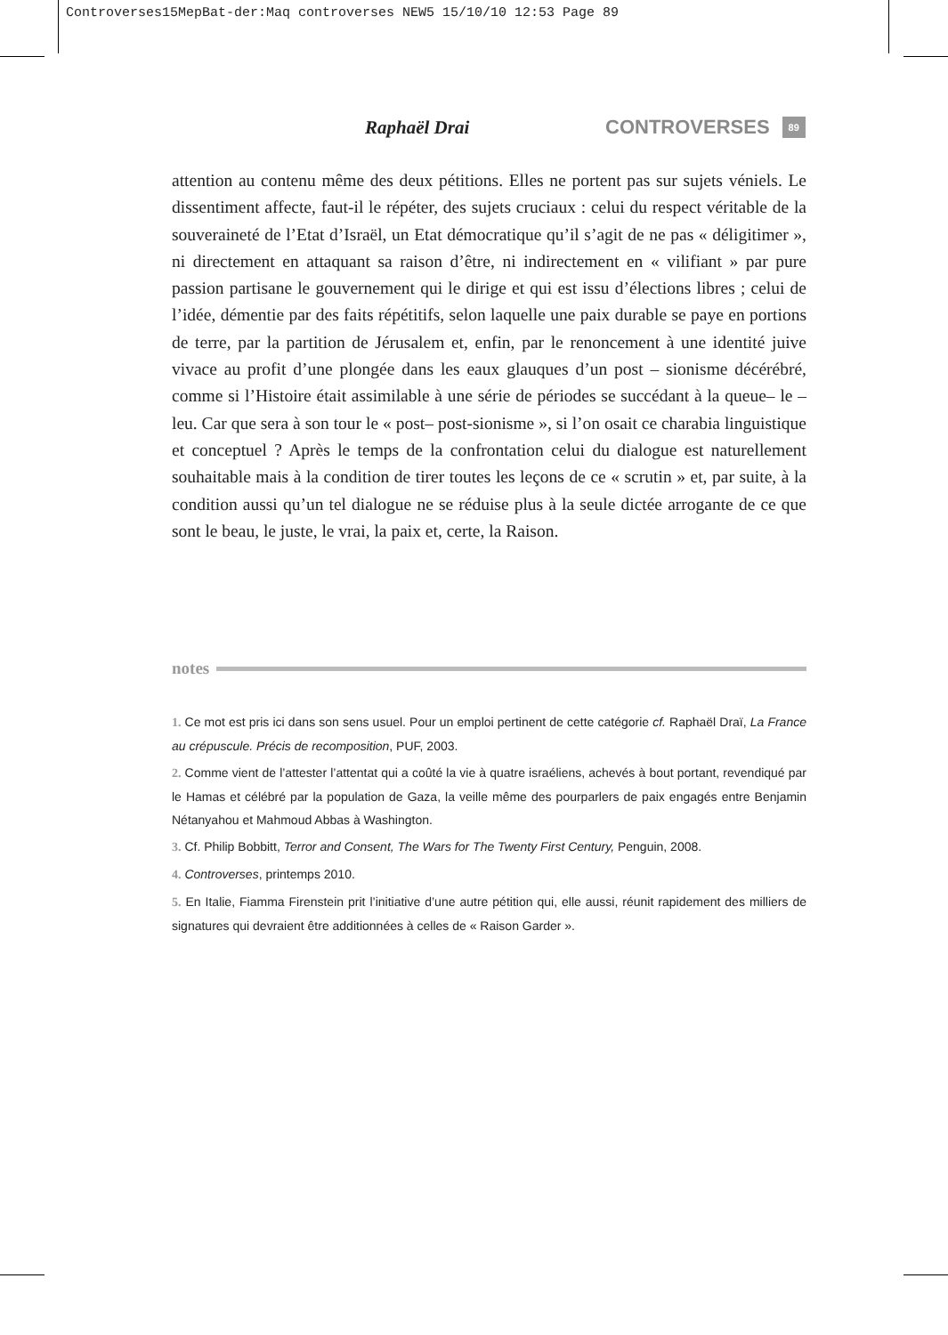Controverses15MepBat-der:Maq controverses NEW5 15/10/10 12:53 Page 89
Raphaël Drai CONTROVERSES
89
attention au contenu même des deux pétitions. Elles ne portent pas sur sujets véniels. Le dissentiment affecte, faut-il le répéter, des sujets cruciaux : celui du respect véritable de la souveraineté de l’Etat d’Israël, un Etat démocratique qu’il s’agit de ne pas « déligitimer », ni directement en attaquant sa raison d’être, ni indirectement en « vilifiant » par pure passion partisane le gouvernement qui le dirige et qui est issu d’élections libres ; celui de l’idée, démentie par des faits répétitifs, selon laquelle une paix durable se paye en portions de terre, par la partition de Jérusalem et, enfin, par le renoncement à une identité juive vivace au profit d’une plongée dans les eaux glauques d’un post – sionisme décérébré, comme si l’Histoire était assimilable à une série de périodes se succédant à la queue– le – leu. Car que sera à son tour le « post– post-sionisme », si l’on osait ce charabia linguistique et conceptuel ? Après le temps de la confrontation celui du dialogue est naturellement souhaitable mais à la condition de tirer toutes les leçons de ce « scrutin » et, par suite, à la condition aussi qu’un tel dialogue ne se réduise plus à la seule dictée arrogante de ce que sont le beau, le juste, le vrai, la paix et, certe, la Raison.
notes
1. Ce mot est pris ici dans son sens usuel. Pour un emploi pertinent de cette catégorie cf. Raphaël Draï, La France au crépuscule. Précis de recomposition, PUF, 2003.
2. Comme vient de l’attester l’attentat qui a coûté la vie à quatre israéliens, achevés à bout portant, revendiqué par le Hamas et célébré par la population de Gaza, la veille même des pourparlers de paix engagés entre Benjamin Nétanyahou et Mahmoud Abbas à Washington.
3. Cf. Philip Bobbitt, Terror and Consent, The Wars for The Twenty First Century, Penguin, 2008.
4. Controverses, printemps 2010.
5. En Italie, Fiamma Firenstein prit l’initiative d’une autre pétition qui, elle aussi, réunit rapidement des milliers de signatures qui devraient être additionnées à celles de « Raison Garder ».